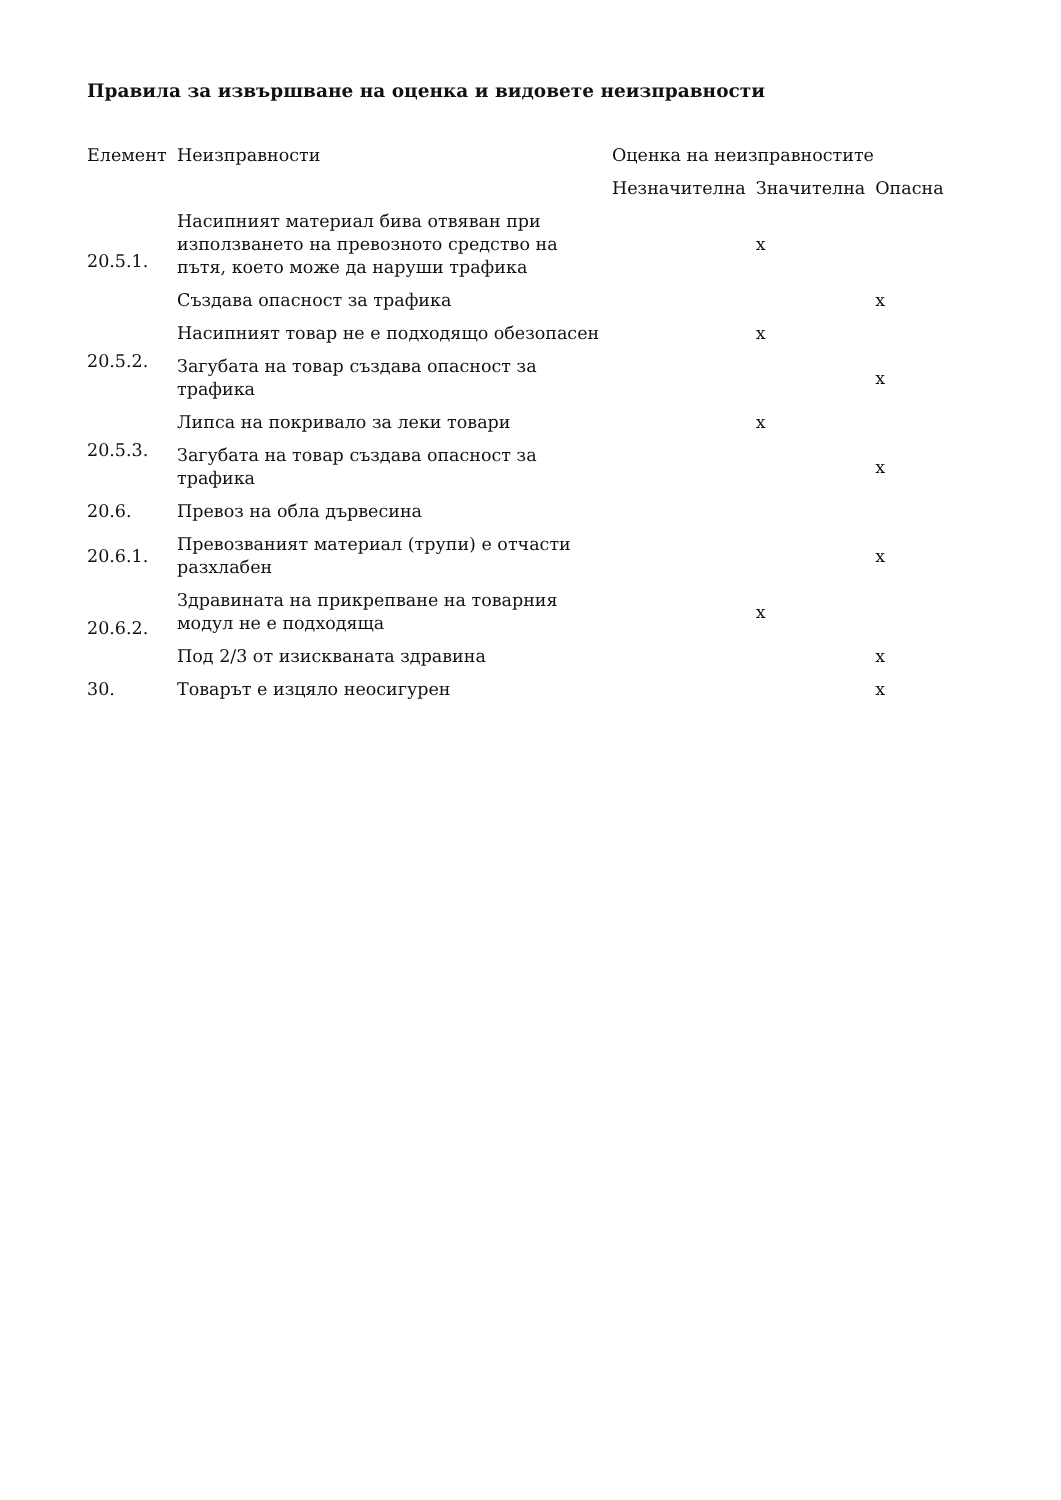Правила за извършване на оценка и видовете неизправности
| Елемент | Неизправности | Оценка на неизправностите | | |
| --- | --- | --- | --- | --- |
| | | Незначителна | Значителна | Опасна |
| 20.5.1. | Насипният материал бива отвяван при използването на превозното средство на пътя, което може да наруши трафика | | x | |
| | Създава опасност за трафика | | | x |
| 20.5.2. | Насипният товар не е подходящо обезопасен | | x | |
| | Загубата на товар създава опасност за трафика | | | x |
| 20.5.3. | Липса на покривало за леки товари | | x | |
| | Загубата на товар създава опасност за трафика | | | x |
| 20.6. | Превоз на обла дървесина | | | |
| 20.6.1. | Превозваният материал (трупи) е отчасти разхлабен | | | x |
| 20.6.2. | Здравината на прикрепване на товарния модул не е подходяща | | x | |
| | Под 2/3 от изискваната здравина | | | x |
| 30. | Товарът е изцяло неосигурен | | | x |